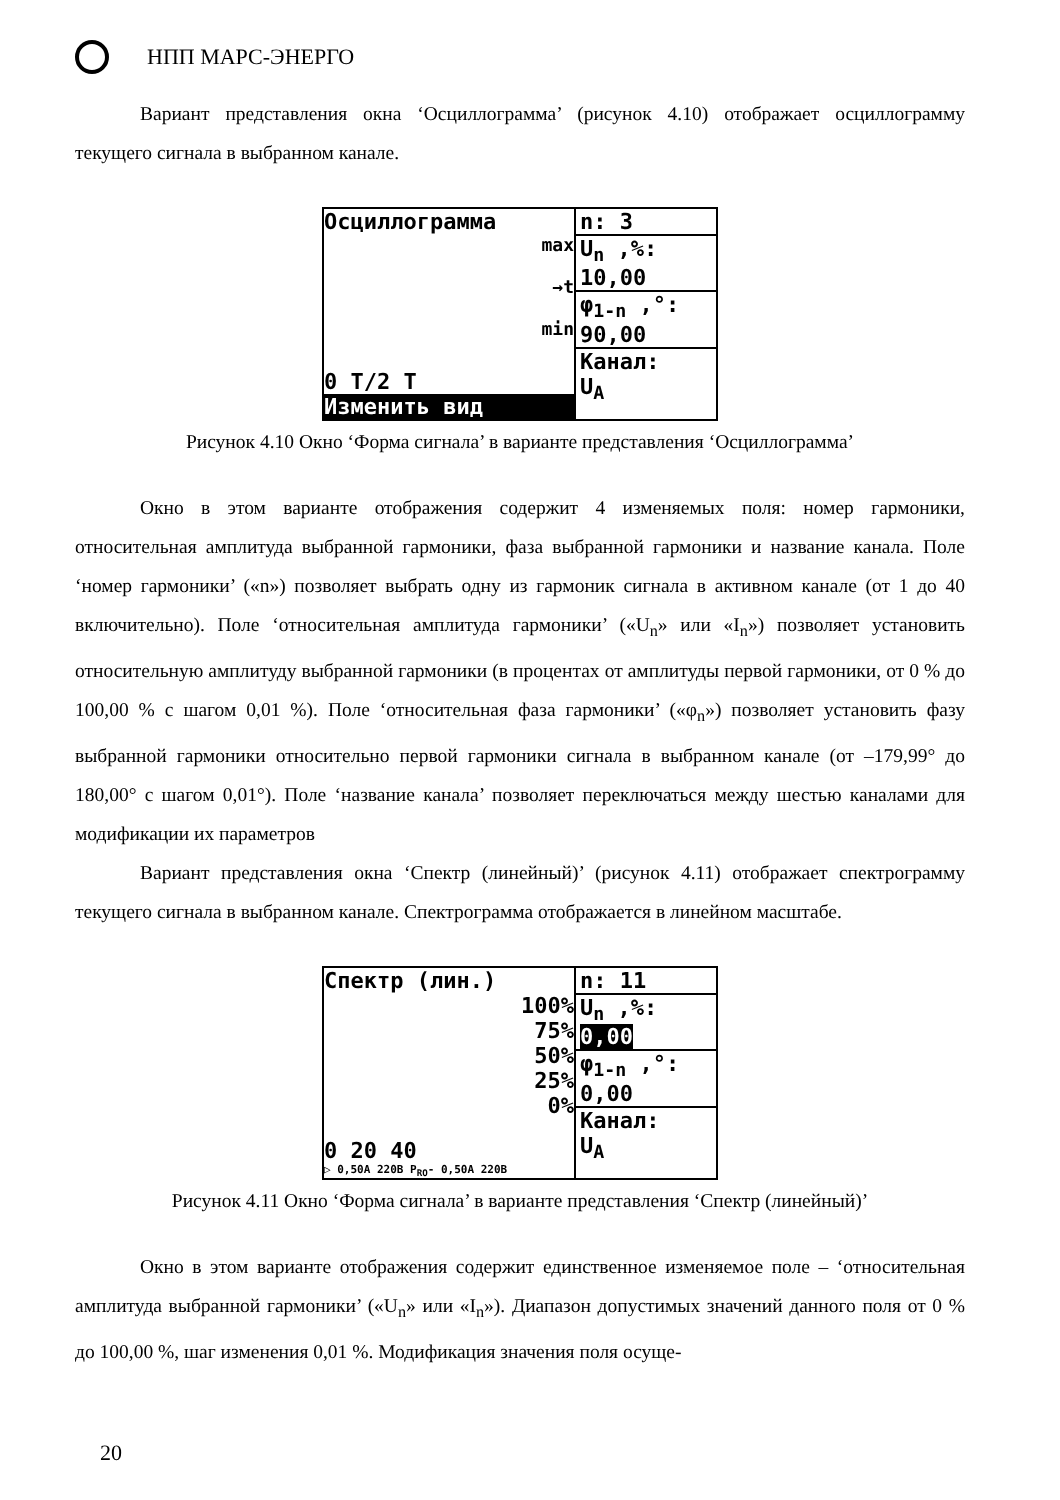НПП МАРС-ЭНЕРГО
Вариант представления окна ‘Осциллограмма’ (рисунок 4.10) отображает осциллограмму текущего сигнала в выбранном канале.
Осциллограмма
max
→t
min
0 T/2 T
Изменить вид
n: 3
U<sub>n</sub> ,%:
10,00
φ<sub>1-n</sub> ,°:
90,00
Канал:
U<sub>A</sub>
Рисунок 4.10 Окно ‘Форма сигнала’ в варианте представления ‘Осциллограмма’
Окно в этом варианте отображения содержит 4 изменяемых поля: номер гармоники, относительная амплитуда выбранной гармоники, фаза выбранной гармоники и название канала. Поле ‘номер гармоники’ («n») позволяет выбрать одну из гармоник сигнала в активном канале (от 1 до 40 включительно). Поле ‘относительная амплитуда гармоники’ («U<sub>n</sub>» или «I<sub>n</sub>») позволяет установить относительную амплитуду выбранной гармоники (в процентах от амплитуды первой гармоники, от 0 % до 100,00 % с шагом 0,01 %). Поле ‘относительная фаза гармоники’ («φ<sub>n</sub>») позволяет установить фазу выбранной гармоники относительно первой гармоники сигнала в выбранном канале (от –179,99° до 180,00° с шагом 0,01°). Поле ‘название канала’ позволяет переключаться между шестью каналами для модификации их параметров
Вариант представления окна ‘Спектр (линейный)’ (рисунок 4.11) отображает спектрограмму текущего сигнала в выбранном канале. Спектрограмма отображается в линейном масштабе.
Спектр (лин.)
100%
75%
50%
25%
0%
0 20 40
▷ 0,50A 220B P<sub>RO</sub>- 0,50A 220B
n: 11
U<sub>n</sub> ,%:
0,00
φ<sub>1-n</sub> ,°:
0,00
Канал:
U<sub>A</sub>
Рисунок 4.11 Окно ‘Форма сигнала’ в варианте представления ‘Спектр (линейный)’
Окно в этом варианте отображения содержит единственное изменяемое поле – ‘относительная амплитуда выбранной гармоники’ («U<sub>n</sub>» или «I<sub>n</sub>»). Диапазон допустимых значений данного поля от 0 % до 100,00 %, шаг изменения 0,01 %. Модификация значения поля осуще-
20